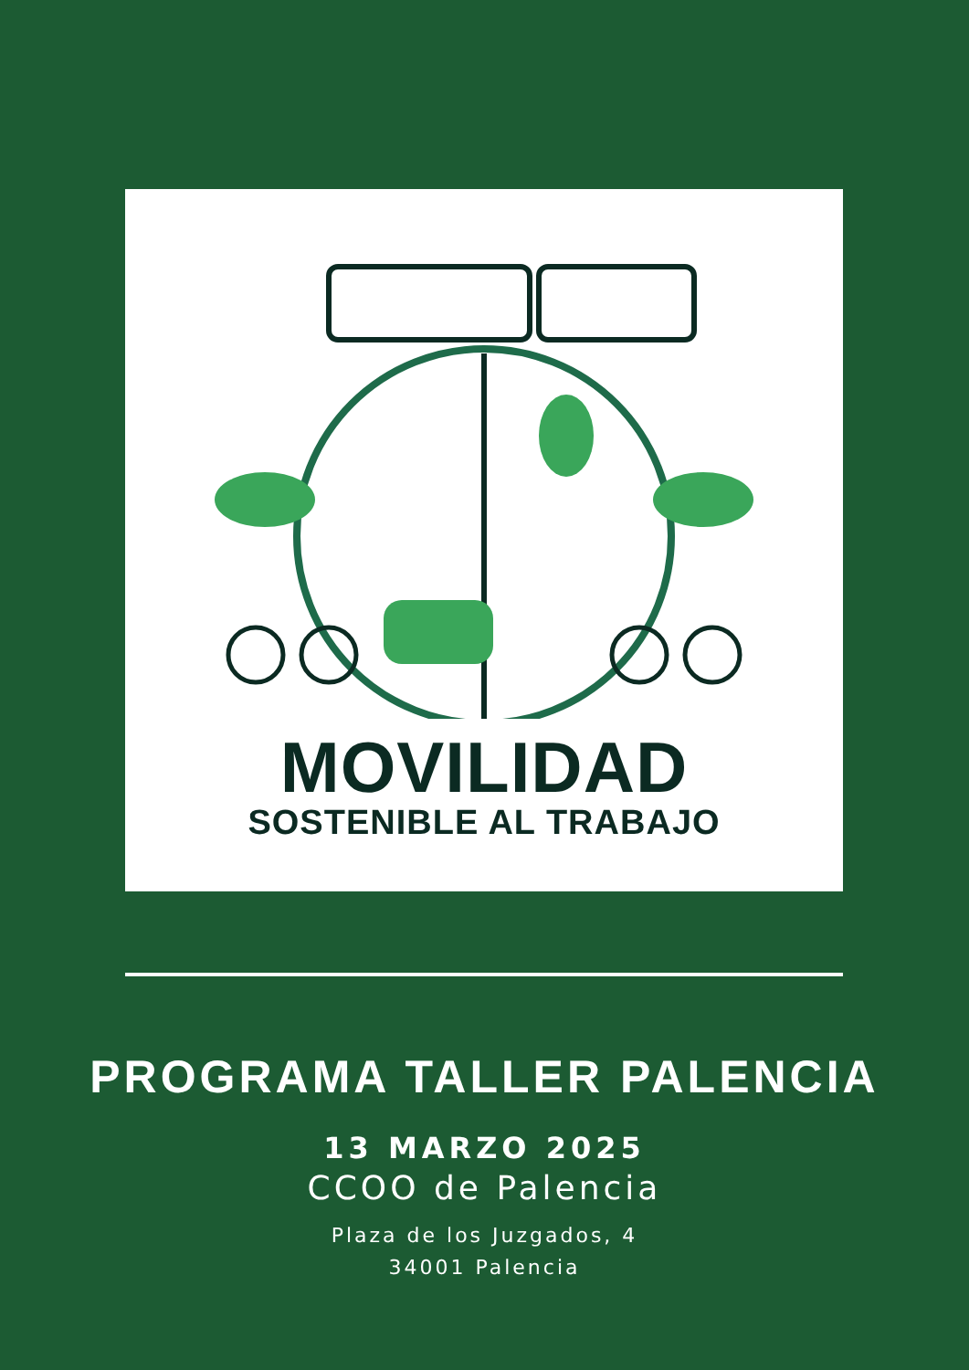MOVILIDAD
SOSTENIBLE AL TRABAJO
PROGRAMA TALLER PALENCIA
13 MARZO 2025
CCOO de Palencia
Plaza de los Juzgados, 4
34001 Palencia